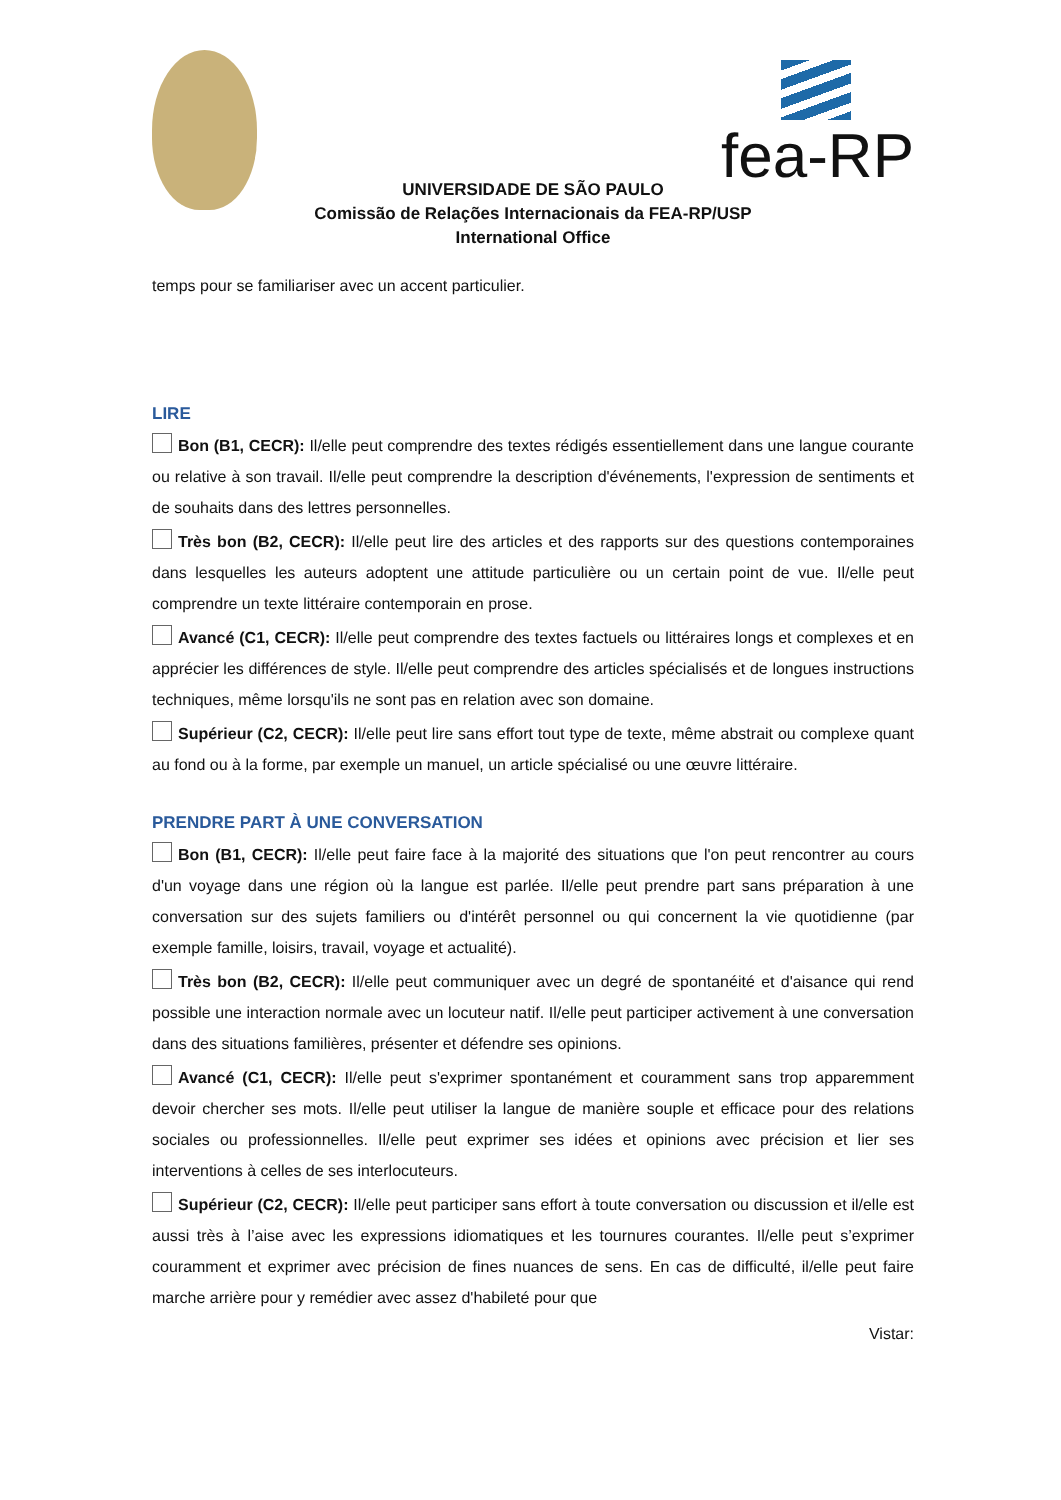fea-RP
UNIVERSIDADE DE SÃO PAULO
Comissão de Relações Internacionais da FEA-RP/USP
International Office
temps pour se familiariser avec un accent particulier.
LIRE
Bon (B1, CECR): Il/elle peut comprendre des textes rédigés essentiellement dans une langue courante ou relative à son travail. Il/elle peut comprendre la description d'événements, l'expression de sentiments et de souhaits dans des lettres personnelles.
Très bon (B2, CECR): Il/elle peut lire des articles et des rapports sur des questions contemporaines dans lesquelles les auteurs adoptent une attitude particulière ou un certain point de vue. Il/elle peut comprendre un texte littéraire contemporain en prose.
Avancé (C1, CECR): Il/elle peut comprendre des textes factuels ou littéraires longs et complexes et en apprécier les différences de style. Il/elle peut comprendre des articles spécialisés et de longues instructions techniques, même lorsqu'ils ne sont pas en relation avec son domaine.
Supérieur (C2, CECR): Il/elle peut lire sans effort tout type de texte, même abstrait ou complexe quant au fond ou à la forme, par exemple un manuel, un article spécialisé ou une œuvre littéraire.
PRENDRE PART À UNE CONVERSATION
Bon (B1, CECR): Il/elle peut faire face à la majorité des situations que l'on peut rencontrer au cours d'un voyage dans une région où la langue est parlée. Il/elle peut prendre part sans préparation à une conversation sur des sujets familiers ou d'intérêt personnel ou qui concernent la vie quotidienne (par exemple famille, loisirs, travail, voyage et actualité).
Très bon (B2, CECR): Il/elle peut communiquer avec un degré de spontanéité et d'aisance qui rend possible une interaction normale avec un locuteur natif. Il/elle peut participer activement à une conversation dans des situations familières, présenter et défendre ses opinions.
Avancé (C1, CECR): Il/elle peut s'exprimer spontanément et couramment sans trop apparemment devoir chercher ses mots. Il/elle peut utiliser la langue de manière souple et efficace pour des relations sociales ou professionnelles. Il/elle peut exprimer ses idées et opinions avec précision et lier ses interventions à celles de ses interlocuteurs.
Supérieur (C2, CECR): Il/elle peut participer sans effort à toute conversation ou discussion et il/elle est aussi très à l’aise avec les expressions idiomatiques et les tournures courantes. Il/elle peut s’exprimer couramment et exprimer avec précision de fines nuances de sens. En cas de difficulté, il/elle peut faire marche arrière pour y remédier avec assez d'habileté pour que
Vistar: